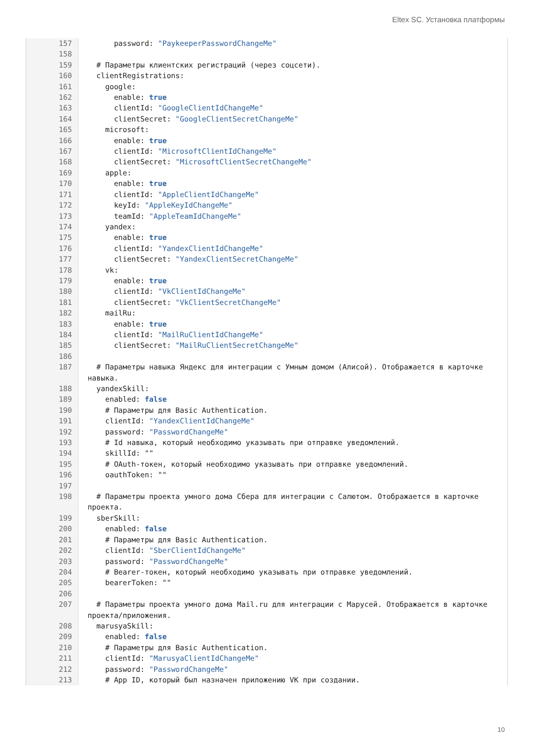Eltex SC. Установка платформы
157 password: "PaykeeperPasswordChangeMe"
158
159 # Параметры клиентских регистраций (через соцсети).
160 clientRegistrations:
161 google:
162 enable: true
163 clientId: "GoogleClientIdChangeMe"
164 clientSecret: "GoogleClientSecretChangeMe"
165 microsoft:
166 enable: true
167 clientId: "MicrosoftClientIdChangeMe"
168 clientSecret: "MicrosoftClientSecretChangeMe"
169 apple:
170 enable: true
171 clientId: "AppleClientIdChangeMe"
172 keyId: "AppleKeyIdChangeMe"
173 teamId: "AppleTeamIdChangeMe"
174 yandex:
175 enable: true
176 clientId: "YandexClientIdChangeMe"
177 clientSecret: "YandexClientSecretChangeMe"
178 vk:
179 enable: true
180 clientId: "VkClientIdChangeMe"
181 clientSecret: "VkClientSecretChangeMe"
182 mailRu:
183 enable: true
184 clientId: "MailRuClientIdChangeMe"
185 clientSecret: "MailRuClientSecretChangeMe"
186
187 # Параметры навыка Яндекс для интеграции с Умным домом (Алисой). Отображается в карточке навыка.
188 yandexSkill:
189 enabled: false
190 # Параметры для Basic Authentication.
191 clientId: "YandexClientIdChangeMe"
192 password: "PasswordChangeMe"
193 # Id навыка, который необходимо указывать при отправке уведомлений.
194 skillId: ""
195 # OAuth-токен, который необходимо указывать при отправке уведомлений.
196 oauthToken: ""
197
198 # Параметры проекта умного дома Сбера для интеграции с Салютом. Отображается в карточке проекта.
199 sberSkill:
200 enabled: false
201 # Параметры для Basic Authentication.
202 clientId: "SberClientIdChangeMe"
203 password: "PasswordChangeMe"
204 # Bearer-токен, который необходимо указывать при отправке уведомлений.
205 bearerToken: ""
206
207 # Параметры проекта умного дома Mail.ru для интеграции с Марусей. Отображается в карточке проекта/приложения.
208 marusyaSkill:
209 enabled: false
210 # Параметры для Basic Authentication.
211 clientId: "MarusyaClientIdChangeMe"
212 password: "PasswordChangeMe"
213 # App ID, который был назначен приложению VK при создании.
10